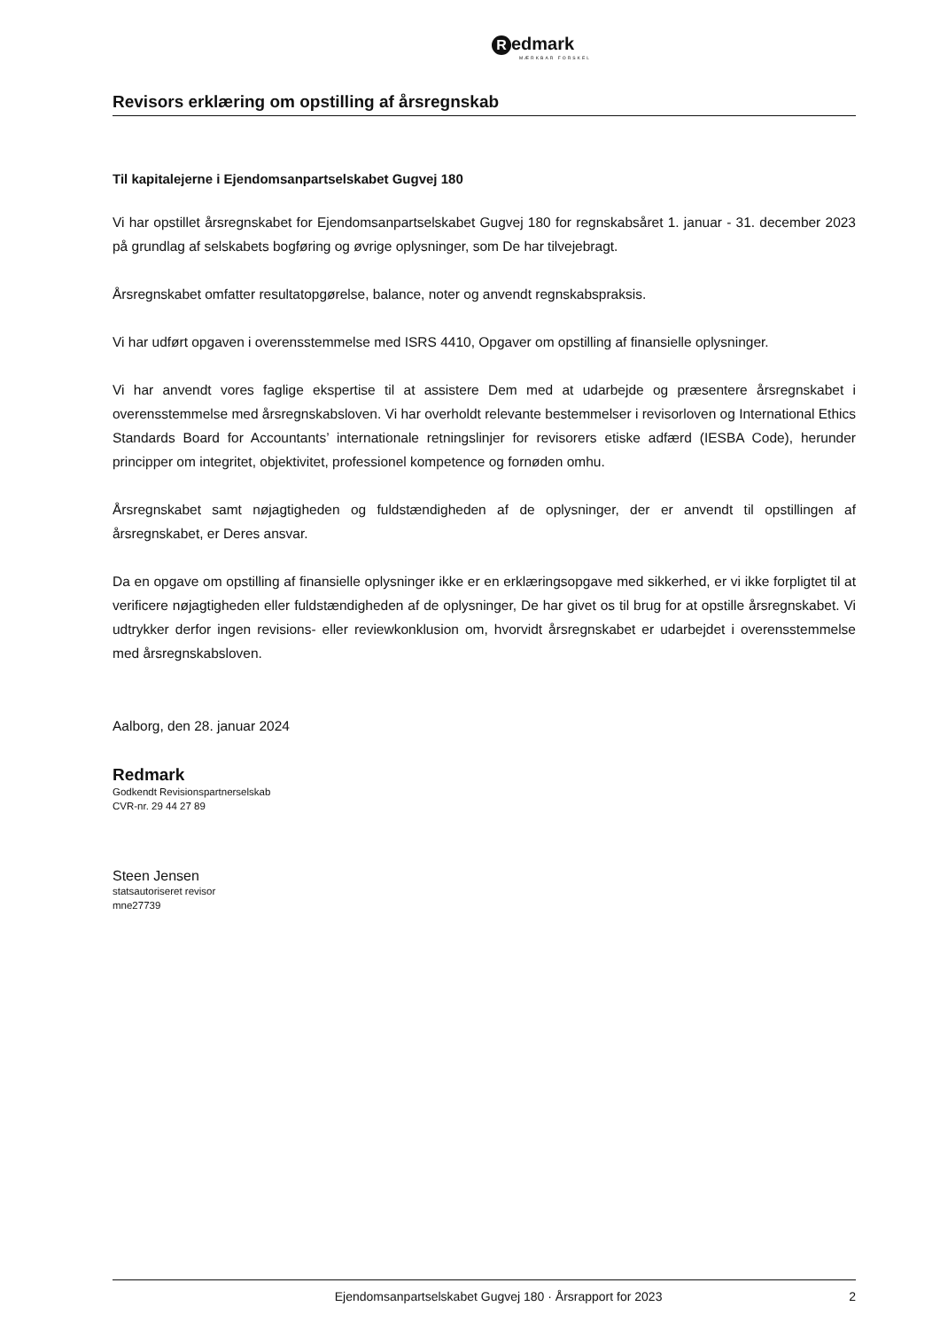Redmark
MÆRKBAR FORSKEL
Revisors erklæring om opstilling af årsregnskab
Til kapitalejerne i Ejendomsanpartselskabet Gugvej 180
Vi har opstillet årsregnskabet for Ejendomsanpartselskabet Gugvej 180 for regnskabsåret 1. januar - 31. december 2023 på grundlag af selskabets bogføring og øvrige oplysninger, som De har tilvejebragt.
Årsregnskabet omfatter resultatopgørelse, balance, noter og anvendt regnskabspraksis.
Vi har udført opgaven i overensstemmelse med ISRS 4410, Opgaver om opstilling af finansielle oplysninger.
Vi har anvendt vores faglige ekspertise til at assistere Dem med at udarbejde og præsentere årsregnskabet i overensstemmelse med årsregnskabsloven. Vi har overholdt relevante bestemmelser i revisorloven og International Ethics Standards Board for Accountants’ internationale retningslinjer for revisorers etiske adfærd (IESBA Code), herunder principper om integritet, objektivitet, professionel kompetence og fornøden omhu.
Årsregnskabet samt nøjagtigheden og fuldstændigheden af de oplysninger, der er anvendt til opstillingen af årsregnskabet, er Deres ansvar.
Da en opgave om opstilling af finansielle oplysninger ikke er en erklæringsopgave med sikkerhed, er vi ikke forpligtet til at verificere nøjagtigheden eller fuldstændigheden af de oplysninger, De har givet os til brug for at opstille årsregnskabet. Vi udtrykker derfor ingen revisions- eller reviewkonklusion om, hvorvidt årsregnskabet er udarbejdet i overensstemmelse med årsregnskabsloven.
Aalborg, den 28. januar 2024
Redmark
Godkendt Revisionspartnerselskab
CVR-nr. 29 44 27 89
Steen Jensen
statsautoriseret revisor
mne27739
Ejendomsanpartselskabet Gugvej 180 · Årsrapport for 2023 2